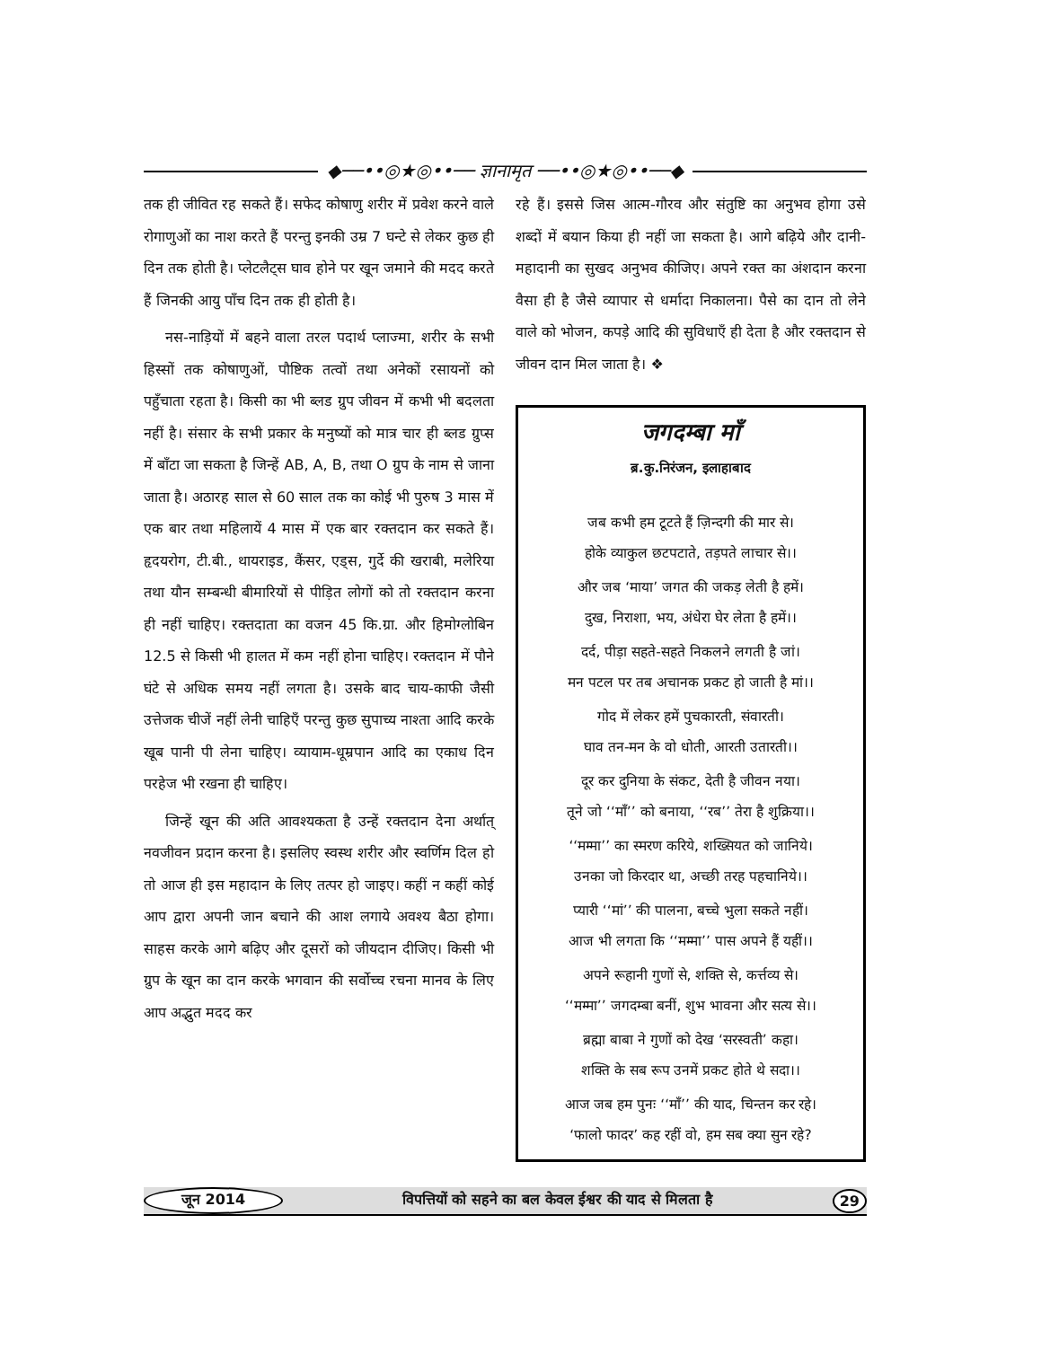◆──••◎★◎••── ज्ञानामृत ──••◎★◎••──◆
तक ही जीवित रह सकते हैं। सफेद कोषाणु शरीर में प्रवेश करने वाले रोगाणुओं का नाश करते हैं परन्तु इनकी उम्र 7 घन्टे से लेकर कुछ ही दिन तक होती है। प्लेटलैट्स घाव होने पर खून जमाने की मदद करते हैं जिनकी आयु पाँच दिन तक ही होती है।
नस-नाड़ियों में बहने वाला तरल पदार्थ प्लाज्मा, शरीर के सभी हिस्सों तक कोषाणुओं, पौष्टिक तत्वों तथा अनेकों रसायनों को पहुँचाता रहता है। किसी का भी ब्लड ग्रुप जीवन में कभी भी बदलता नहीं है। संसार के सभी प्रकार के मनुष्यों को मात्र चार ही ब्लड ग्रुप्स में बाँटा जा सकता है जिन्हें AB, A, B, तथा O ग्रुप के नाम से जाना जाता है। अठारह साल से 60 साल तक का कोई भी पुरुष 3 मास में एक बार तथा महिलायें 4 मास में एक बार रक्तदान कर सकते हैं। हृदयरोग, टी.बी., थायराइड, कैंसर, एड्स, गुर्दे की खराबी, मलेरिया तथा यौन सम्बन्धी बीमारियों से पीड़ित लोगों को तो रक्तदान करना ही नहीं चाहिए। रक्तदाता का वजन 45 कि.ग्रा. और हिमोग्लोबिन 12.5 से किसी भी हालत में कम नहीं होना चाहिए। रक्तदान में पौने घंटे से अधिक समय नहीं लगता है। उसके बाद चाय-काफी जैसी उत्तेजक चीजें नहीं लेनी चाहिएँ परन्तु कुछ सुपाच्य नाश्ता आदि करके खूब पानी पी लेना चाहिए। व्यायाम-धूम्रपान आदि का एकाध दिन परहेज भी रखना ही चाहिए।
जिन्हें खून की अति आवश्यकता है उन्हें रक्तदान देना अर्थात् नवजीवन प्रदान करना है। इसलिए स्वस्थ शरीर और स्वर्णिम दिल हो तो आज ही इस महादान के लिए तत्पर हो जाइए। कहीं न कहीं कोई आप द्वारा अपनी जान बचाने की आश लगाये अवश्य बैठा होगा। साहस करके आगे बढ़िए और दूसरों को जीयदान दीजिए। किसी भी ग्रुप के खून का दान करके भगवान की सर्वोच्च रचना मानव के लिए आप अद्भुत मदद कर
रहे हैं। इससे जिस आत्म-गौरव और संतुष्टि का अनुभव होगा उसे शब्दों में बयान किया ही नहीं जा सकता है। आगे बढ़िये और दानी-महादानी का सुखद अनुभव कीजिए। अपने रक्त का अंशदान करना वैसा ही है जैसे व्यापार से धर्मादा निकालना। पैसे का दान तो लेने वाले को भोजन, कपड़े आदि की सुविधाएँ ही देता है और रक्तदान से जीवन दान मिल जाता है। ❖
जगदम्बा माँ
ब्र.कु.निरंजन, इलाहाबाद
जब कभी हम टूटते हैं ज़िन्दगी की मार से।
होके व्याकुल छटपटाते, तड़पते लाचार से।।
और जब ‘माया’ जगत की जकड़ लेती है हमें।
दुख, निराशा, भय, अंधेरा घेर लेता है हमें।।
दर्द, पीड़ा सहते-सहते निकलने लगती है जां।
मन पटल पर तब अचानक प्रकट हो जाती है मां।।
गोद में लेकर हमें पुचकारती, संवारती।
घाव तन-मन के वो धोती, आरती उतारती।।
दूर कर दुनिया के संकट, देती है जीवन नया।
तूने जो ‘‘माँ’’ को बनाया, ‘‘रब’’ तेरा है शुक्रिया।।
‘‘मम्मा’’ का स्मरण करिये, शख्सियत को जानिये।
उनका जो किरदार था, अच्छी तरह पहचानिये।।
प्यारी ‘‘मां’’ की पालना, बच्चे भुला सकते नहीं।
आज भी लगता कि ‘‘मम्मा’’ पास अपने हैं यहीं।।
अपने रूहानी गुणों से, शक्ति से, कर्त्तव्य से।
‘‘मम्मा’’ जगदम्बा बनीं, शुभ भावना और सत्य से।।
ब्रह्मा बाबा ने गुणों को देख ‘सरस्वती’ कहा।
शक्ति के सब रूप उनमें प्रकट होते थे सदा।।
आज जब हम पुनः ‘‘माँ’’ की याद, चिन्तन कर रहे।
‘फालो फादर’ कह रहीं वो, हम सब क्या सुन रहे?
जून 2014 विपत्तियों को सहने का बल केवल ईश्वर की याद से मिलता है 29